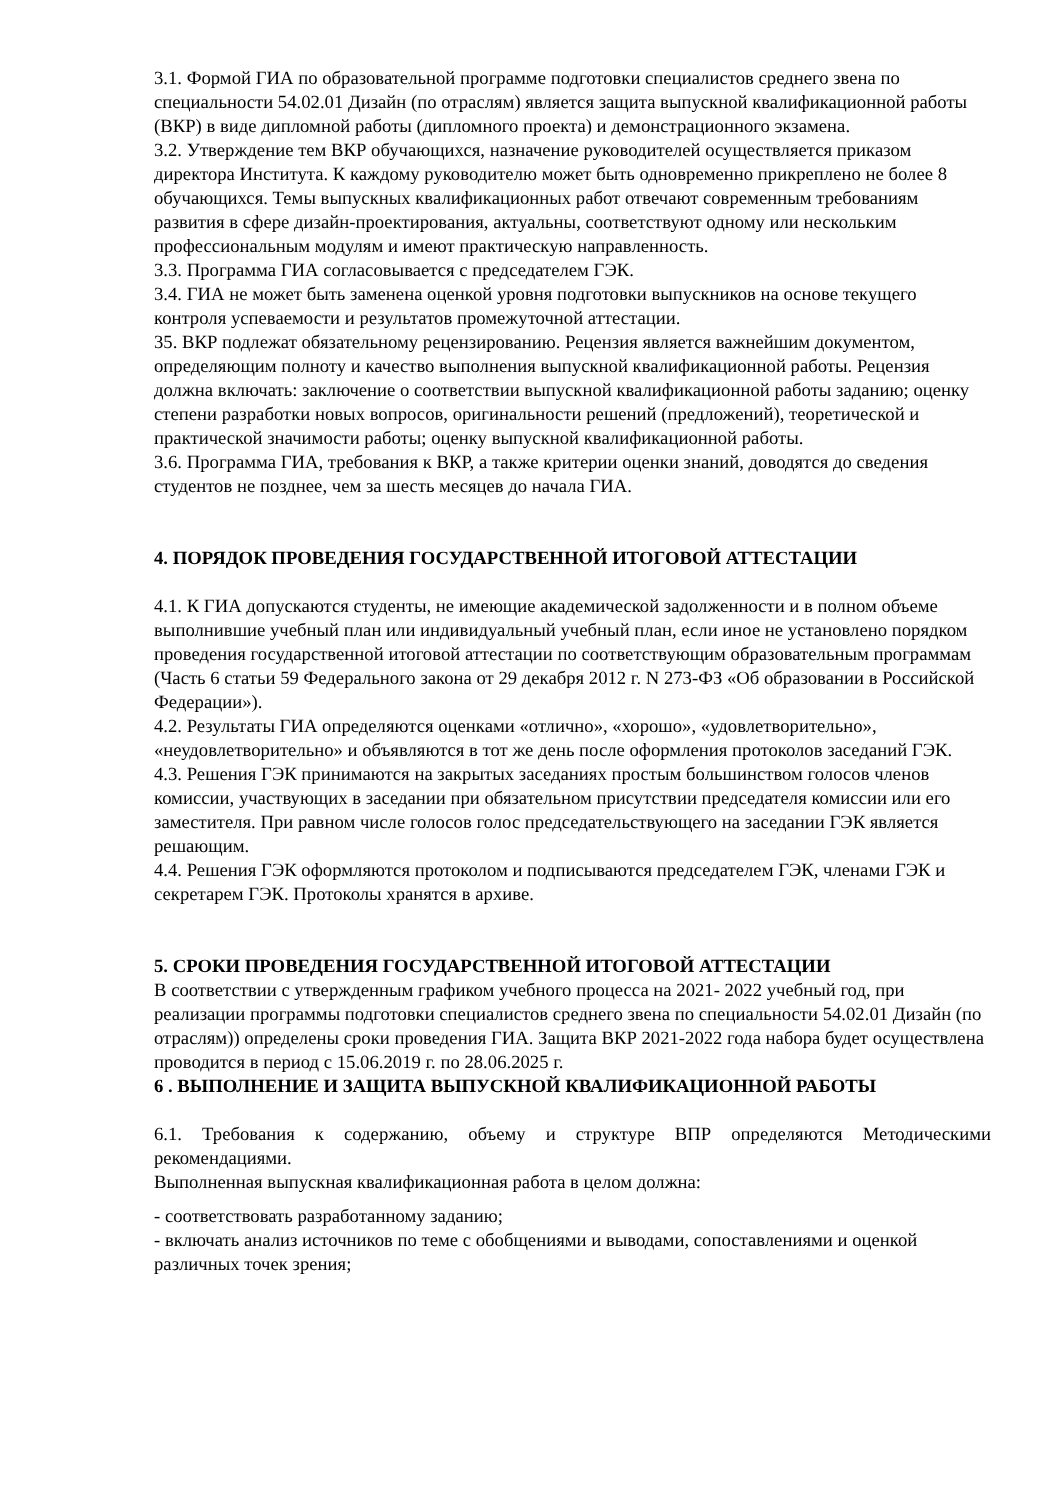3.1. Формой ГИА по образовательной программе подготовки специалистов среднего звена по специальности 54.02.01 Дизайн (по отраслям) является защита выпускной квалификационной работы (ВКР) в виде дипломной работы (дипломного проекта) и демонстрационного экзамена.
3.2. Утверждение тем ВКР обучающихся, назначение руководителей осуществляется приказом директора Института. К каждому руководителю может быть одновременно прикреплено не более 8 обучающихся. Темы выпускных квалификационных работ отвечают современным требованиям развития в сфере дизайн-проектирования, актуальны, соответствуют одному или нескольким профессиональным модулям и имеют практическую направленность.
3.3. Программа ГИА согласовывается с председателем ГЭК.
3.4. ГИА не может быть заменена оценкой уровня подготовки выпускников на основе текущего контроля успеваемости и результатов промежуточной аттестации.
35. ВКР подлежат обязательному рецензированию. Рецензия является важнейшим документом, определяющим полноту и качество выполнения выпускной квалификационной работы. Рецензия должна включать: заключение о соответствии выпускной квалификационной работы заданию; оценку степени разработки новых вопросов, оригинальности решений (предложений), теоретической и практической значимости работы; оценку выпускной квалификационной работы.
3.6. Программа ГИА, требования к ВКР, а также критерии оценки знаний, доводятся до сведения студентов не позднее, чем за шесть месяцев до начала ГИА.
4. ПОРЯДОК ПРОВЕДЕНИЯ ГОСУДАРСТВЕННОЙ ИТОГОВОЙ АТТЕСТАЦИИ
4.1. К ГИА допускаются студенты, не имеющие академической задолженности и в полном объеме выполнившие учебный план или индивидуальный учебный план, если иное не установлено порядком проведения государственной итоговой аттестации по соответствующим образовательным программам (Часть 6 статьи 59 Федерального закона от 29 декабря 2012 г. N 273-ФЗ «Об образовании в Российской Федерации»).
4.2. Результаты ГИА определяются оценками «отлично», «хорошо», «удовлетворительно», «неудовлетворительно» и объявляются в тот же день после оформления протоколов заседаний ГЭК.
4.3. Решения ГЭК принимаются на закрытых заседаниях простым большинством голосов членов комиссии, участвующих в заседании при обязательном присутствии председателя комиссии или его заместителя. При равном числе голосов голос председательствующего на заседании ГЭК является решающим.
4.4. Решения ГЭК оформляются протоколом и подписываются председателем ГЭК, членами ГЭК и секретарем ГЭК. Протоколы хранятся в архиве.
5. СРОКИ ПРОВЕДЕНИЯ ГОСУДАРСТВЕННОЙ ИТОГОВОЙ АТТЕСТАЦИИ
В соответствии с утвержденным графиком учебного процесса на 2021- 2022 учебный год, при реализации программы подготовки специалистов среднего звена по специальности 54.02.01 Дизайн (по отраслям)) определены сроки проведения ГИА. Защита ВКР 2021-2022 года набора будет осуществлена проводится в период с 15.06.2019 г. по 28.06.2025 г.
6 . ВЫПОЛНЕНИЕ И ЗАЩИТА ВЫПУСКНОЙ КВАЛИФИКАЦИОННОЙ РАБОТЫ
6.1. Требования к содержанию, объему и структуре ВПР определяются Методическими рекомендациями.
Выполненная выпускная квалификационная работа в целом должна:
- соответствовать разработанному заданию;
- включать анализ источников по теме с обобщениями и выводами, сопоставлениями и оценкой различных точек зрения;